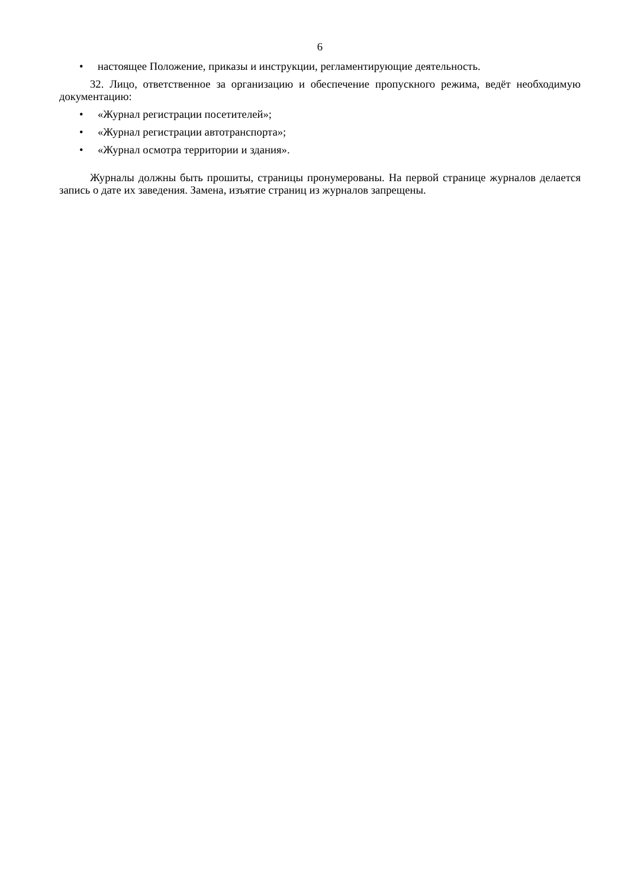6
• настоящее Положение, приказы и инструкции, регламентирующие деятельность.
32. Лицо, ответственное за организацию и обеспечение пропускного режима, ведёт необходимую документацию:
• «Журнал регистрации посетителей»;
• «Журнал регистрации автотранспорта»;
• «Журнал осмотра территории и здания».
Журналы должны быть прошиты, страницы пронумерованы. На первой странице журналов делается запись о дате их заведения. Замена, изъятие страниц из журналов запрещены.